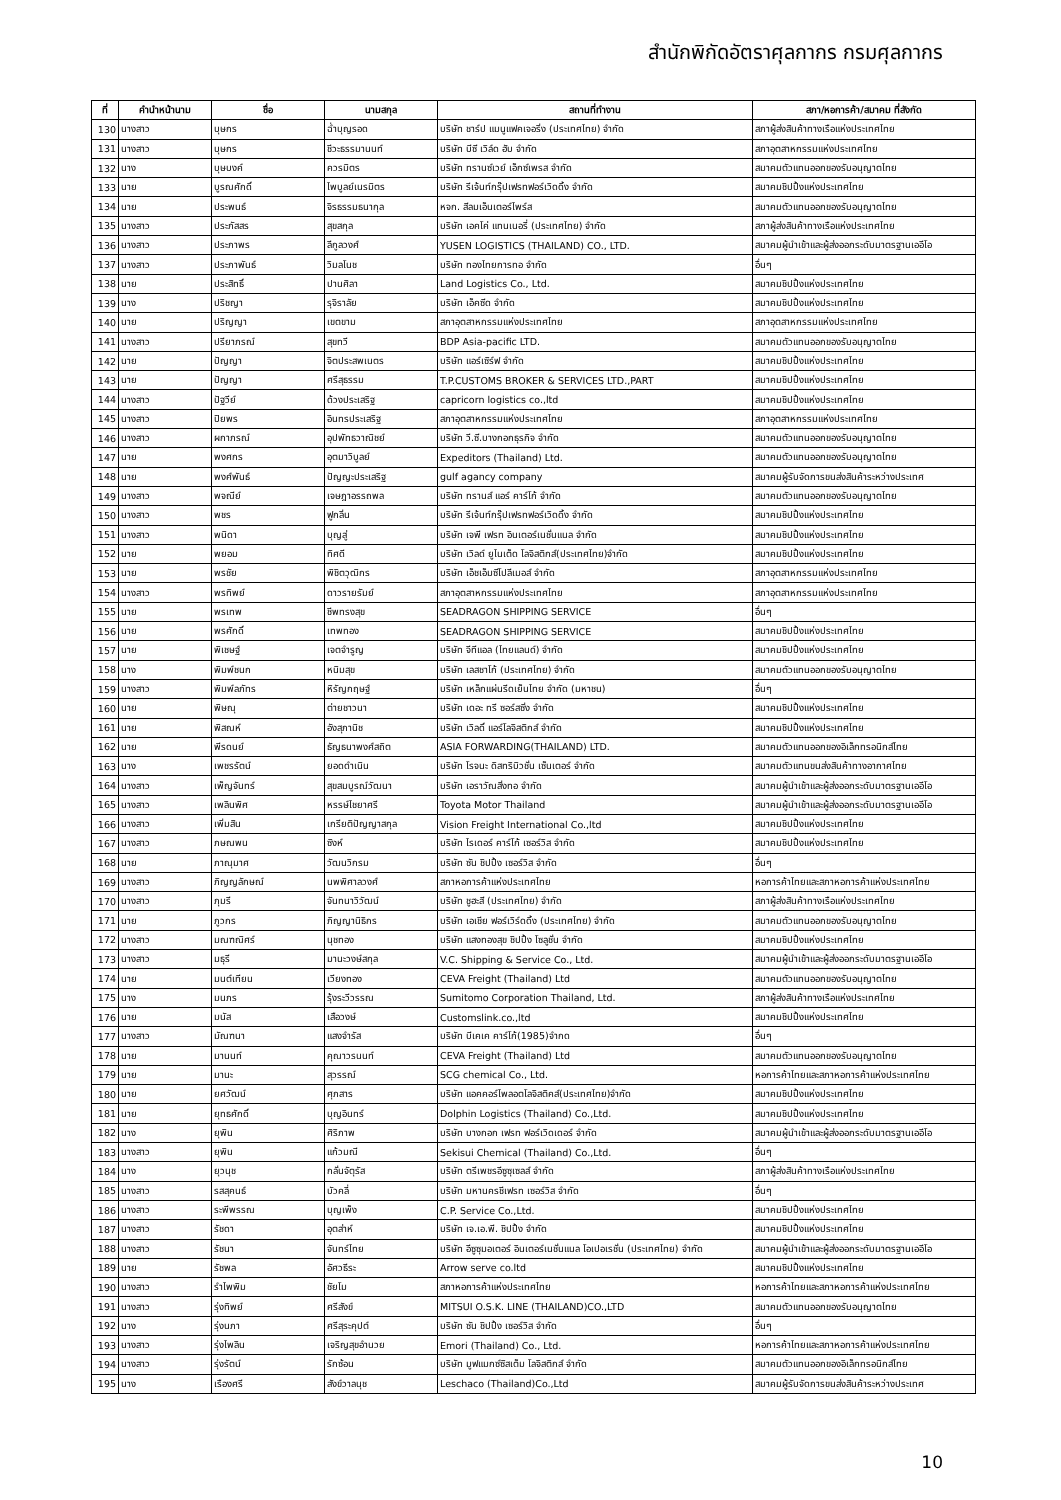สำนักพิกัดอัตราศุลกากร กรมศุลกากร
| ที่ | คำนำหน้านาม | ชื่อ | นามสกุล | สถานที่ทำงาน | สภา/หอการค้า/สมาคม ที่สังกัด |
| --- | --- | --- | --- | --- | --- |
| 130 | นางสาว | บุษกร | ฉ่ำบุญรอด | บริษัท ชาร์ป แมนูแฟคเจอริ่ง (ประเทศไทย) จำกัด | สภาผู้ส่งสินค้าทางเรือแห่งประเทศไทย |
| 131 | นางสาว | บุษกร | ชีวะธรรมานนท์ | บริษัท บีซี เวิล์ด ฮับ จำกัด | สภาอุตสาหกรรมแห่งประเทศไทย |
| 132 | นาง | บุษบงค์ | ควรมิตร | บริษัท ทรานซ์เวย์ เอ็กซ์เพรส จำกัด | สมาคมตัวแทนออกของรับอนุญาตไทย |
| 133 | นาย | บูรณศักดิ์ | ไพบูลย์เนรมิตร | บริษัท รีเจ้นท์กรุ๊ปเฟรทฟอร์เวิดดิ้ง จำกัด | สมาคมชิปปิ้งแห่งประเทศไทย |
| 134 | นาย | ประพนธ์ | จิรธรรมธนากุล | หจก. สีลมเอ็นเตอร์ไพร์ส | สมาคมตัวแทนออกของรับอนุญาตไทย |
| 135 | นางสาว | ประภัสสร | สุขสกุล | บริษัท เอคโค่ แทนเนอรี่ (ประเทศไทย) จำกัด | สภาผู้ส่งสินค้าทางเรือแห่งประเทศไทย |
| 136 | นางสาว | ประภาพร | ลีกูลวงศ์ | YUSEN LOGISTICS (THAILAND) CO., LTD. | สมาคมผู้นำเข้าและผู้ส่งออกระดับมาตรฐานเออีโอ |
| 137 | นางสาว | ประภาพันธ์ | วิมลโนช | บริษัท ทองไทยการทอ จำกัด | อื่นๆ |
| 138 | นาย | ประสิทธิ์ | ปานศิลา | Land Logistics Co., Ltd. | สมาคมชิปปิ้งแห่งประเทศไทย |
| 139 | นาง | ปริชญา | รุจิราลัย | บริษัท เอ็คซีด จำกัด | สมาคมชิปปิ้งแห่งประเทศไทย |
| 140 | นาย | ปริญญา | เขตขาม | สภาอุตสาหกรรมแห่งประเทศไทย | สภาอุตสาหกรรมแห่งประเทศไทย |
| 141 | นางสาว | ปรียาภรณ์ | สุขทวี | BDP Asia-pacific LTD. | สมาคมตัวแทนออกของรับอนุญาตไทย |
| 142 | นาย | ปัญญา | จิตประสพเนตร | บริษัท แอร์เซิร์ฟ จำกัด | สมาคมชิปปิ้งแห่งประเทศไทย |
| 143 | นาย | ปัญญา | ศรีสุธรรม | T.P.CUSTOMS BROKER & SERVICES LTD.,PART | สมาคมชิปปิ้งแห่งประเทศไทย |
| 144 | นางสาว | ปัฐวีย์ | ด้วงประเสริฐ | capricorn logistics co.,ltd | สมาคมชิปปิ้งแห่งประเทศไทย |
| 145 | นางสาว | ปิยพร | อินทรประเสริฐ | สภาอุตสาหกรรมแห่งประเทศไทย | สภาอุตสาหกรรมแห่งประเทศไทย |
| 146 | นางสาว | ผกาภรณ์ | อุปพัทธวาณิชย์ | บริษัท วี.ซี.บางกอกธุรกิจ จำกัด | สมาคมตัวแทนออกของรับอนุญาตไทย |
| 147 | นาย | พงศกร | อุตมาวิบูลย์ | Expeditors (Thailand) Ltd. | สมาคมตัวแทนออกของรับอนุญาตไทย |
| 148 | นาย | พงศ์พันธ์ | ปัญญะประเสริฐ | gulf agancy company | สมาคมผู้รับจัดการขนส่งสินค้าระหว่างประเทศ |
| 149 | นางสาว | พจณีย์ | เจษฎาอรรถพล | บริษัท ทรานส์ แอร์ คาร์โก้ จำกัด | สมาคมตัวแทนออกของรับอนุญาตไทย |
| 150 | นางสาว | พชร | ฟูกลิ่น | บริษัท รีเจ้นท์กรุ๊ปเฟรทฟอร์เวิดดิ้ง จำกัด | สมาคมชิปปิ้งแห่งประเทศไทย |
| 151 | นางสาว | พนิดา | บุญสู่ | บริษัท เจพี เฟรท อินเตอร์เนชั่นแนล จำกัด | สมาคมชิปปิ้งแห่งประเทศไทย |
| 152 | นาย | พยอม | ทิศดี | บริษัท เวิลด์ ยูไนเต็ด โลจิสติกส์(ประเทศไทย)จำกัด | สมาคมชิปปิ้งแห่งประเทศไทย |
| 153 | นาย | พรชัย | พิชิตวุฒิกร | บริษัท เอ็ชเอ็มซีโปลีเมอส์ จำกัด | สภาอุตสาหกรรมแห่งประเทศไทย |
| 154 | นางสาว | พรทิพย์ | ดาวรายรัมย์ | สภาอุตสาหกรรมแห่งประเทศไทย | สภาอุตสาหกรรมแห่งประเทศไทย |
| 155 | นาย | พรเทพ | ชีพทรงสุข | SEADRAGON SHIPPING SERVICE | อื่นๆ |
| 156 | นาย | พรศักดิ์ | เทพทอง | SEADRAGON SHIPPING SERVICE | สมาคมชิปปิ้งแห่งประเทศไทย |
| 157 | นาย | พิเชษฐ์ | เจตจำรูญ | บริษัท จีทีแอล (ไทยแลนด์) จำกัด | สมาคมชิปปิ้งแห่งประเทศไทย |
| 158 | นาง | พิมพ์ชนก | หนิมสุข | บริษัท เลสชาโก้ (ประเทศไทย) จำกัด | สมาคมตัวแทนออกของรับอนุญาตไทย |
| 159 | นางสาว | พิมพ์ลภัทร | หิรัญกฤษฐ์ | บริษัท เหล็กแผ่นรีดเย็นไทย จำกัด (มหาชน) | อื่นๆ |
| 160 | นาย | พิษณุ | ต่ายชาวนา | บริษัท เดอะ ทรี ซอร์สซิ่ง จำกัด | สมาคมชิปปิ้งแห่งประเทศไทย |
| 161 | นาย | พิสณห์ | อังสุภานิช | บริษัท เวิลดิ์ แอร์โลจิสติกส์ จำกัด | สมาคมชิปปิ้งแห่งประเทศไทย |
| 162 | นาย | พีรดนย์ | ธัญธนาพงศ์สถิต | ASIA FORWARDING(THAILAND) LTD. | สมาคมตัวแทนออกของอิเล็กทรอนิกส์ไทย |
| 163 | นาง | เพชรรัตน์ | ยอดดำเนิน | บริษัท โรจนะ ดิสทริบิวชั่น เซ็นเตอร์ จำกัด | สมาคมตัวแทนขนส่งสินค้าทางอากาศไทย |
| 164 | นางสาว | เพ็ญจันทร์ | สุขสมบูรณ์วัฒนา | บริษัท เอราวัณสิ่งทอ จำกัด | สมาคมผู้นำเข้าและผู้ส่งออกระดับมาตรฐานเออีโอ |
| 165 | นางสาว | เพลินพิศ | หรรษ์ไชยาศรี | Toyota Motor Thailand | สมาคมผู้นำเข้าและผู้ส่งออกระดับมาตรฐานเออีโอ |
| 166 | นางสาว | เพิ่มสิน | เกรียติปัญญาสกุล | Vision Freight International Co.,ltd | สมาคมชิปปิ้งแห่งประเทศไทย |
| 167 | นางสาว | ภษณพน | ซิงห์ | บริษัท ไรเดอร์ คาร์โก้ เซอร์วิส จำกัด | สมาคมชิปปิ้งแห่งประเทศไทย |
| 168 | นาย | ภาณุมาศ | วัฒนวิกรม | บริษัท ซัน ชิปปิ้ง เซอร์วิส จำกัด | อื่นๆ |
| 169 | นางสาว | ภิญญลักษณ์ | นพพิศาลวงศ์ | สภาหอการค้าแห่งประเทศไทย | หอการค้าไทยและสภาหอการค้าแห่งประเทศไทย |
| 170 | นางสาว | ภุมรี | จันทนาวิวัฒน์ | บริษัท ชูฮะสี (ประเทศไทย) จำกัด | สภาผู้ส่งสินค้าทางเรือแห่งประเทศไทย |
| 171 | นาย | ภูวกร | ภิญญานิธิกร | บริษัท เอเชีย ฟอร์เวิร์ดดิ้ง (ประเทศไทย) จำกัด | สมาคมตัวแทนออกของรับอนุญาตไทย |
| 172 | นางสาว | มณฑณิศร์ | นุชทอง | บริษัท แสงทองสุข ชิปปิ้ง โซลูชั่น จำกัด | สมาคมชิปปิ้งแห่งประเทศไทย |
| 173 | นางสาว | มธุรี | มานะวงษ์สกุล | V.C. Shipping & Service Co., Ltd. | สมาคมผู้นำเข้าและผู้ส่งออกระดับมาตรฐานเออีโอ |
| 174 | นาย | มนต์เทียน | เวียงทอง | CEVA Freight (Thailand) Ltd | สมาคมตัวแทนออกของรับอนุญาตไทย |
| 175 | นาง | มนภร | รุ้งระวีวรรณ | Sumitomo Corporation Thailand, Ltd. | สภาผู้ส่งสินค้าทางเรือแห่งประเทศไทย |
| 176 | นาย | มนัส | เสือวงษ์ | Customslink.co.,ltd | สมาคมชิปปิ้งแห่งประเทศไทย |
| 177 | นางสาว | มัณฑนา | แสงจำรัส | บริษัท บีเคเค คาร์โก้(1985)จำกด | อื่นๆ |
| 178 | นาย | มานนท์ | คุณาวรนนท์ | CEVA Freight (Thailand) Ltd | สมาคมตัวแทนออกของรับอนุญาตไทย |
| 179 | นาย | มานะ | สุวรรณ์ | SCG chemical Co., Ltd. | หอการค้าไทยและสภาหอการค้าแห่งประเทศไทย |
| 180 | นาย | ยศวัฒน์ | ศุภสาร | บริษัท แอคคอร์ไพลอตโลจิสติคส์(ประเทศไทย)จำกัด | สมาคมชิปปิ้งแห่งประเทศไทย |
| 181 | นาย | ยุทธศักดิ์ | บุญอินทร์ | Dolphin Logistics (Thailand) Co.,Ltd. | สมาคมชิปปิ้งแห่งประเทศไทย |
| 182 | นาง | ยุพิน | ศิริภาพ | บริษัท บางกอก เฟรท ฟอร์เวิดเดอร์ จำกัด | สมาคมผู้นำเข้าและผู้ส่งออกระดับมาตรฐานเออีโอ |
| 183 | นางสาว | ยุพิน | แก้วมณี | Sekisui Chemical (Thailand) Co.,Ltd. | อื่นๆ |
| 184 | นาง | ยุวนุช | กลั่นจัตุรัส | บริษัท ตรีเพชรอีซูซุเซลส์ จำกัด | สภาผู้ส่งสินค้าทางเรือแห่งประเทศไทย |
| 185 | นางสาว | รสสุคนธ์ | บัวคลี่ | บริษัท มหานครชีเฟรท เซอร์วิส จำกัด | อื่นๆ |
| 186 | นางสาว | ระพีพรรณ | บุญเพ็ง | C.P. Service Co.,Ltd. | สมาคมชิปปิ้งแห่งประเทศไทย |
| 187 | นางสาว | รัชดา | อุตส่าห์ | บริษัท เจ.เอ.พี. ชิปปิ้ง จำกัด | สมาคมชิปปิ้งแห่งประเทศไทย |
| 188 | นางสาว | รัชนา | จันทร์ไทย | บริษัท อีซูซุมอเตอร์ อินเตอร์เนชั่นแนล โอเปอเรชั่น (ประเทศไทย) จำกัด | สมาคมผู้นำเข้าและผู้ส่งออกระดับมาตรฐานเออีโอ |
| 189 | นาย | รัชพล | อัศวธีระ | Arrow serve co.ltd | สมาคมชิปปิ้งแห่งประเทศไทย |
| 190 | นางสาว | รำไพพิม | ชัยโม | สภาหอการค้าแห่งประเทศไทย | หอการค้าไทยและสภาหอการค้าแห่งประเทศไทย |
| 191 | นางสาว | รุ่งทิพย์ | ศรีสังข์ | MITSUI O.S.K. LINE (THAILAND)CO.,LTD | สมาคมตัวแทนออกของรับอนุญาตไทย |
| 192 | นาง | รุ่งนภา | ศรีสุระคุปต์ | บริษัท ซัน ชิปปิ้ง เซอร์วิส จำกัด | อื่นๆ |
| 193 | นางสาว | รุ่งไพลิน | เจริญสุขอำนวย | Emori (Thailand) Co., Ltd. | หอการค้าไทยและสภาหอการค้าแห่งประเทศไทย |
| 194 | นางสาว | รุ่งรัตน์ | รักซ้อน | บริษัท มูฟแมกซ์ซิสเต็ม โลจิสติกส์ จำกัด | สมาคมตัวแทนออกของอิเล็กทรอนิกส์ไทย |
| 195 | นาง | เรืองศรี | สังข์วาลนุช | Leschaco (Thailand)Co.,Ltd | สมาคมผู้รับจัดการขนส่งสินค้าระหว่างประเทศ |
10